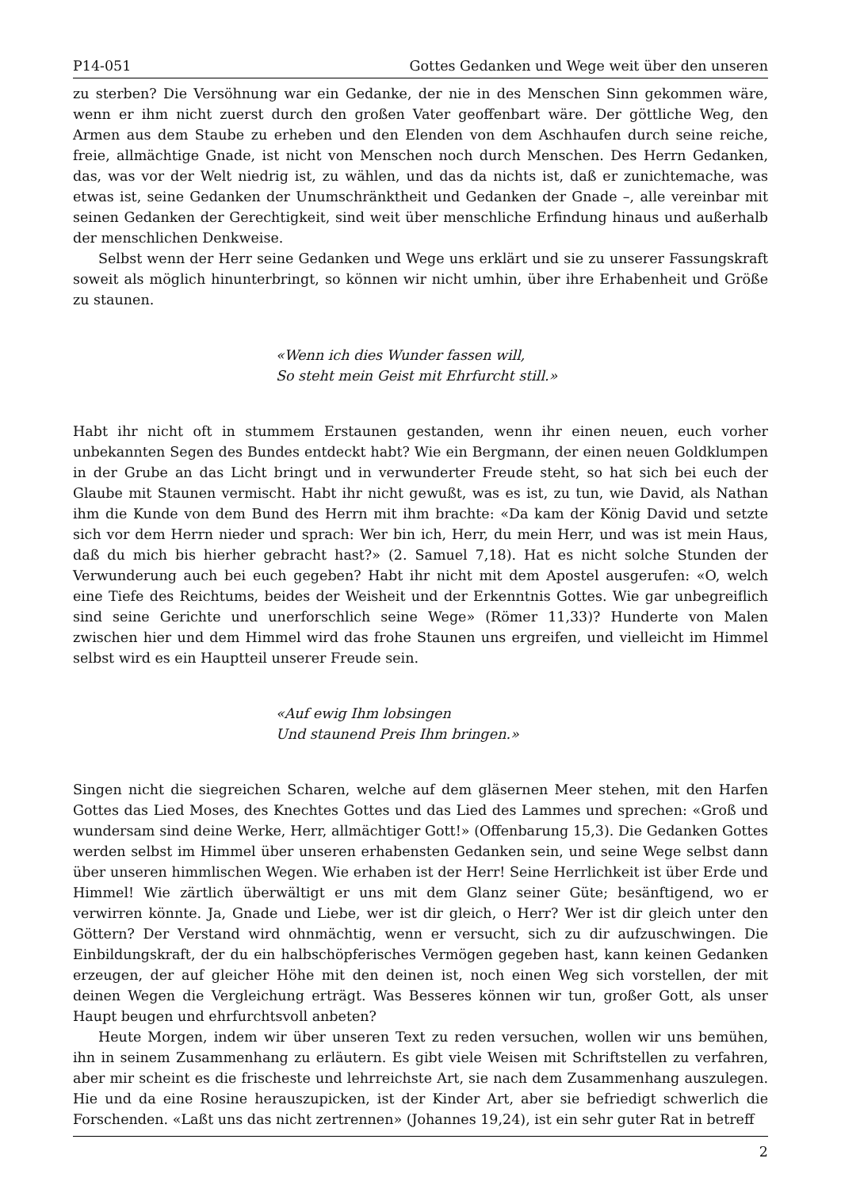P14-051 Gottes Gedanken und Wege weit über den unseren
zu sterben? Die Versöhnung war ein Gedanke, der nie in des Menschen Sinn gekommen wäre, wenn er ihm nicht zuerst durch den großen Vater geoffenbart wäre. Der göttliche Weg, den Armen aus dem Staube zu erheben und den Elenden von dem Aschhaufen durch seine reiche, freie, allmächtige Gnade, ist nicht von Menschen noch durch Menschen. Des Herrn Gedanken, das, was vor der Welt niedrig ist, zu wählen, und das da nichts ist, daß er zunichtemache, was etwas ist, seine Gedanken der Unumschränktheit und Gedanken der Gnade –, alle vereinbar mit seinen Gedanken der Gerechtigkeit, sind weit über menschliche Erfindung hinaus und außerhalb der menschlichen Denkweise.
Selbst wenn der Herr seine Gedanken und Wege uns erklärt und sie zu unserer Fassungskraft soweit als möglich hinunterbringt, so können wir nicht umhin, über ihre Erhabenheit und Größe zu staunen.
«Wenn ich dies Wunder fassen will,
So steht mein Geist mit Ehrfurcht still.»
Habt ihr nicht oft in stummem Erstaunen gestanden, wenn ihr einen neuen, euch vorher unbekannten Segen des Bundes entdeckt habt? Wie ein Bergmann, der einen neuen Goldklumpen in der Grube an das Licht bringt und in verwunderter Freude steht, so hat sich bei euch der Glaube mit Staunen vermischt. Habt ihr nicht gewußt, was es ist, zu tun, wie David, als Nathan ihm die Kunde von dem Bund des Herrn mit ihm brachte: «Da kam der König David und setzte sich vor dem Herrn nieder und sprach: Wer bin ich, Herr, du mein Herr, und was ist mein Haus, daß du mich bis hierher gebracht hast?» (2. Samuel 7,18). Hat es nicht solche Stunden der Verwunderung auch bei euch gegeben? Habt ihr nicht mit dem Apostel ausgerufen: «O, welch eine Tiefe des Reichtums, beides der Weisheit und der Erkenntnis Gottes. Wie gar unbegreiflich sind seine Gerichte und unerforschlich seine Wege» (Römer 11,33)? Hunderte von Malen zwischen hier und dem Himmel wird das frohe Staunen uns ergreifen, und vielleicht im Himmel selbst wird es ein Hauptteil unserer Freude sein.
«Auf ewig Ihm lobsingen
Und staunend Preis Ihm bringen.»
Singen nicht die siegreichen Scharen, welche auf dem gläsernen Meer stehen, mit den Harfen Gottes das Lied Moses, des Knechtes Gottes und das Lied des Lammes und sprechen: «Groß und wundersam sind deine Werke, Herr, allmächtiger Gott!» (Offenbarung 15,3). Die Gedanken Gottes werden selbst im Himmel über unseren erhabensten Gedanken sein, und seine Wege selbst dann über unseren himmlischen Wegen. Wie erhaben ist der Herr! Seine Herrlichkeit ist über Erde und Himmel! Wie zärtlich überwältigt er uns mit dem Glanz seiner Güte; besänftigend, wo er verwirren könnte. Ja, Gnade und Liebe, wer ist dir gleich, o Herr? Wer ist dir gleich unter den Göttern? Der Verstand wird ohnmächtig, wenn er versucht, sich zu dir aufzuschwingen. Die Einbildungskraft, der du ein halbschöpferisches Vermögen gegeben hast, kann keinen Gedanken erzeugen, der auf gleicher Höhe mit den deinen ist, noch einen Weg sich vorstellen, der mit deinen Wegen die Vergleichung erträgt. Was Besseres können wir tun, großer Gott, als unser Haupt beugen und ehrfurchtsvoll anbeten?
Heute Morgen, indem wir über unseren Text zu reden versuchen, wollen wir uns bemühen, ihn in seinem Zusammenhang zu erläutern. Es gibt viele Weisen mit Schriftstellen zu verfahren, aber mir scheint es die frischeste und lehrreichste Art, sie nach dem Zusammenhang auszulegen. Hie und da eine Rosine herauszupicken, ist der Kinder Art, aber sie befriedigt schwerlich die Forschenden. «Laßt uns das nicht zertrennen» (Johannes 19,24), ist ein sehr guter Rat in betreff
2